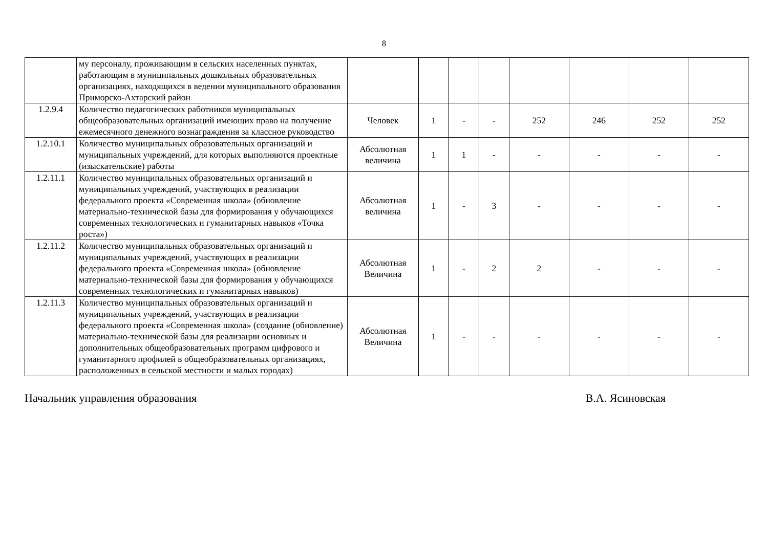8
| | му персоналу, проживающим в сельских населенных пунктах, работающим в муниципальных дошкольных образовательных организациях, находящихся в ведении муниципального образования Приморско-Ахтарский район | | | | | | | | |
| 1.2.9.4 | Количество педагогических работников муниципальных общеобразовательных организаций имеющих право на получение ежемесячного денежного вознаграждения за классное руководство | Человек | 1 | - | - | 252 | 246 | 252 | 252 |
| 1.2.10.1 | Количество муниципальных образовательных организаций и муниципальных учреждений, для которых выполняются проектные (изыскательские) работы | Абсолютная величина | 1 | 1 | - | - | - | - | - |
| 1.2.11.1 | Количество муниципальных образовательных организаций и муниципальных учреждений, участвующих в реализации федерального проекта «Современная школа» (обновление материально-технической базы для формирования у обучающихся современных технологических и гуманитарных навыков «Точка роста») | Абсолютная величина | 1 | - | 3 | - | - | - | - |
| 1.2.11.2 | Количество муниципальных образовательных организаций и муниципальных учреждений, участвующих в реализации федерального проекта «Современная школа» (обновление материально-технической базы для формирования у обучающихся современных технологических и гуманитарных навыков) | Абсолютная Величина | 1 | - | 2 | 2 | - | - | - |
| 1.2.11.3 | Количество муниципальных образовательных организаций и муниципальных учреждений, участвующих в реализации федерального проекта «Современная школа» (создание (обновление) материально-технической базы для реализации основных и дополнительных общеобразовательных программ цифрового и гуманитарного профилей в общеобразовательных организациях, расположенных в сельской местности и малых городах) | Абсолютная Величина | 1 | - | - | - | - | - | - |
Начальник управления образования В.А. Ясиновская